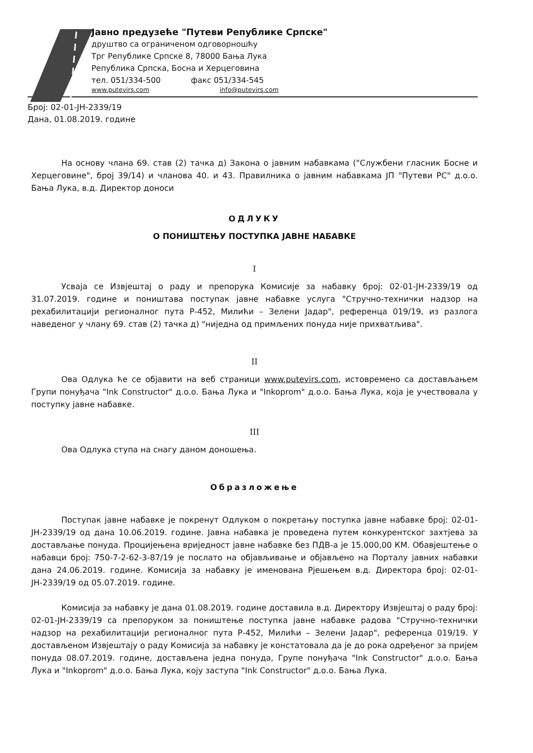Јавно предузеће "Путеви Републике Српске"
друштво са ограниченом одговорношћу
Трг Републике Српске 8, 78000 Бања Лука
Република Српска, Босна и Херцеговина
тел. 051/334-500 факс 051/334-545
www.putevirs.com info@putevirs.com
Број: 02-01-ЈН-2339/19
Дана, 01.08.2019. године
На основу члана 69. став (2) тачка д) Закона о јавним набавкама ("Службени гласник Босне и Херцеговине", број 39/14) и чланова 40. и 43. Правилника о јавним набавкама ЈП "Путеви РС" д.о.о. Бања Лука, в.д. Директор доноси
ОДЛУКУ
О ПОНИШТЕЊУ ПОСТУПКА ЈАВНЕ НАБАВКЕ
I
Усваја се Извјештај о раду и препорука Комисије за набавку број: 02-01-ЈН-2339/19 од 31.07.2019. године и поништава поступак јавне набавке услуга "Стручно-технички надзор на рехабилитацији регионалног пута Р-452, Милићи – Зелени Јадар", референца 019/19, из разлога наведеног у члану 69. став (2) тачка д) "ниједна од примљених понуда није прихватљива".
II
Ова Одлука ће се објавити на веб страници www.putevirs.com, истовремено са достављањем Групи понуђача "Ink Constructor" д.о.о. Бања Лука и "Inkoprom" д.о.о. Бања Лука, која је учествовала у поступку јавне набавке.
III
Ова Одлука ступа на снагу даном доношења.
Образложење
Поступак јавне набавке је покренут Одлуком о покретању поступка јавне набавке број: 02-01-ЈН-2339/19 од дана 10.06.2019. године. Јавна набавка је проведена путем конкурентског захтјева за достављање понуда. Процијењена вриједност јавне набавке без ПДВ-а је 15.000,00 КМ. Обавјештење о набавци број: 750-7-2-62-3-87/19 је послато на објављивање и објављено на Порталу јавних набавки дана 24.06.2019. године. Комисија за набавку је именована Рјешењем в.д. Директора број: 02-01-ЈН-2339/19 од 05.07.2019. године.
Комисија за набавку је дана 01.08.2019. године доставила в.д. Директору Извјештај о раду број: 02-01-ЈН-2339/19 са препоруком за поништење поступка јавне набавке радова "Стручно-технички надзор на рехабилитацији регионалног пута Р-452, Милићи – Зелени Јадар", референца 019/19. У достављеном Извјештају о раду Комисија за набавку је констатовала да је до рока одређеног за пријем понуда 08.07.2019. године, достављена једна понуда, Групе понуђача "Ink Constructor" д.о.о. Бања Лука и "Inkoprom" д.о.о. Бања Лука, коју заступа "Ink Constructor" д.о.о. Бања Лука.